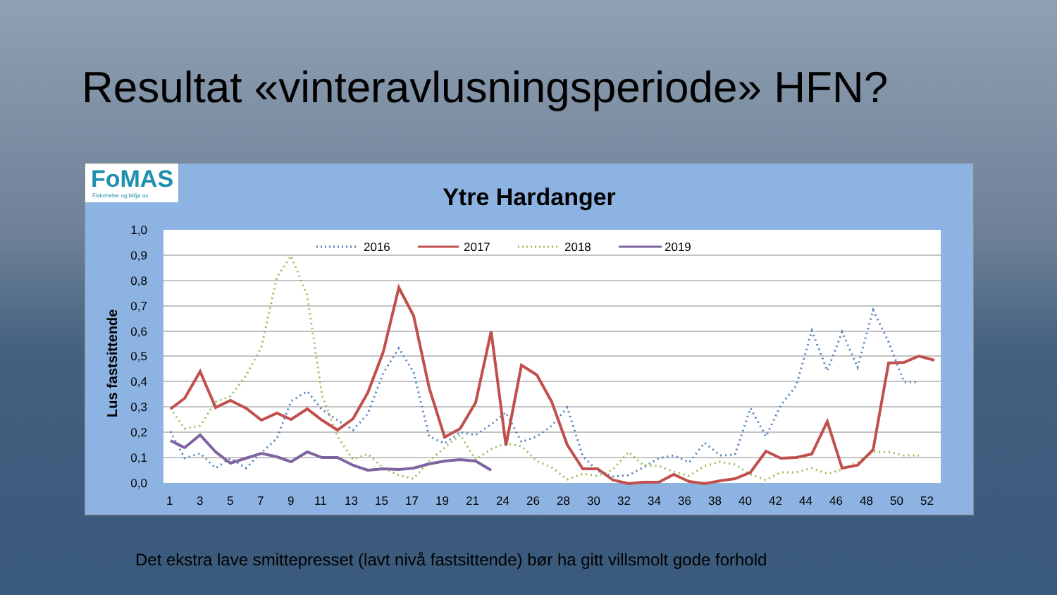Resultat «vinteravlusningsperiode» HFN?
FoMAS
Fiskehelse og Miljø as
Ytre Hardanger
1,0
0,9
0,8
0,7
0,6
0,5
0,4
0,3
0,2
0,1
0,0
Lus fastsittende
1
3
5
7
9
11
13
15
17
19
21
24
26
28
30
32
34
36
38
40
42
44
46
48
50
52
2016
2017
2018
2019
Det ekstra lave smittepresset (lavt nivå fastsittende) bør ha gitt villsmolt gode forhold